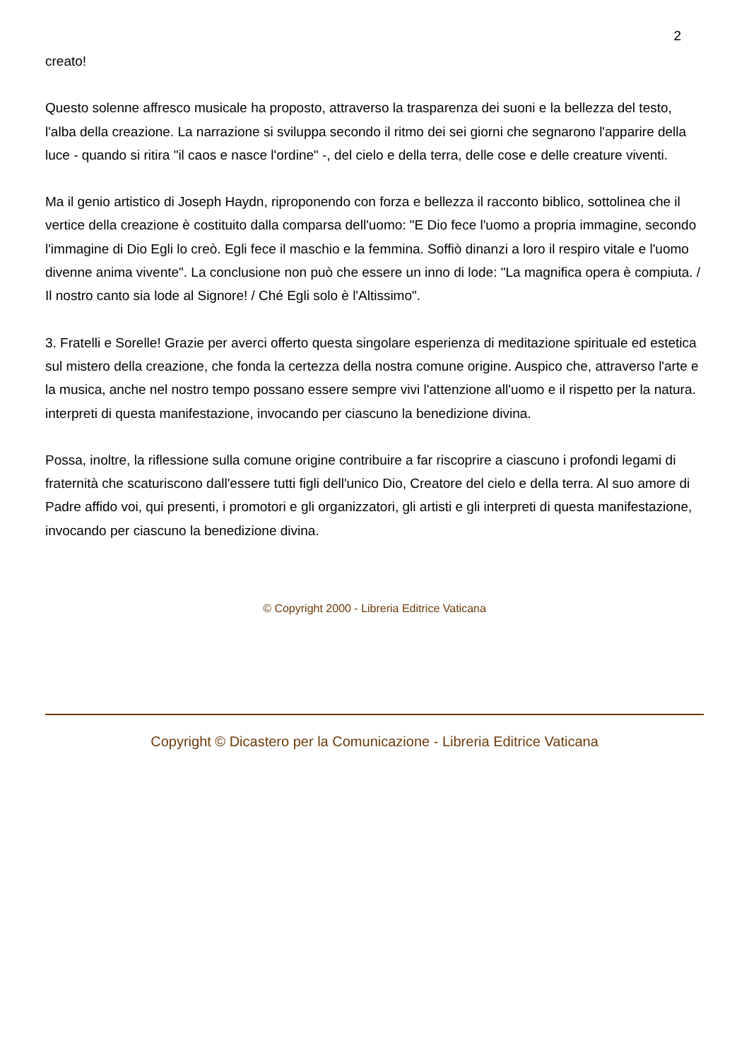2
creato!
Questo solenne affresco musicale ha proposto, attraverso la trasparenza dei suoni e la bellezza del testo, l'alba della creazione. La narrazione si sviluppa secondo il ritmo dei sei giorni che segnarono l'apparire della luce - quando si ritira "il caos e nasce l'ordine" -, del cielo e della terra, delle cose e delle creature viventi.
Ma il genio artistico di Joseph Haydn, riproponendo con forza e bellezza il racconto biblico, sottolinea che il vertice della creazione è costituito dalla comparsa dell'uomo: "E Dio fece l'uomo a propria immagine, secondo l'immagine di Dio Egli lo creò. Egli fece il maschio e la femmina. Soffiò dinanzi a loro il respiro vitale e l'uomo divenne anima vivente". La conclusione non può che essere un inno di lode: "La magnifica opera è compiuta. / Il nostro canto sia lode al Signore! / Ché Egli solo è l'Altissimo".
3. Fratelli e Sorelle! Grazie per averci offerto questa singolare esperienza di meditazione spirituale ed estetica sul mistero della creazione, che fonda la certezza della nostra comune origine. Auspico che, attraverso l'arte e la musica, anche nel nostro tempo possano essere sempre vivi l'attenzione all'uomo e il rispetto per la natura. interpreti di questa manifestazione, invocando per ciascuno la benedizione divina.
Possa, inoltre, la riflessione sulla comune origine contribuire a far riscoprire a ciascuno i profondi legami di fraternità che scaturiscono dall'essere tutti figli dell'unico Dio, Creatore del cielo e della terra. Al suo amore di Padre affido voi, qui presenti, i promotori e gli organizzatori, gli artisti e gli interpreti di questa manifestazione, invocando per ciascuno la benedizione divina.
© Copyright 2000 - Libreria Editrice Vaticana
Copyright © Dicastero per la Comunicazione - Libreria Editrice Vaticana